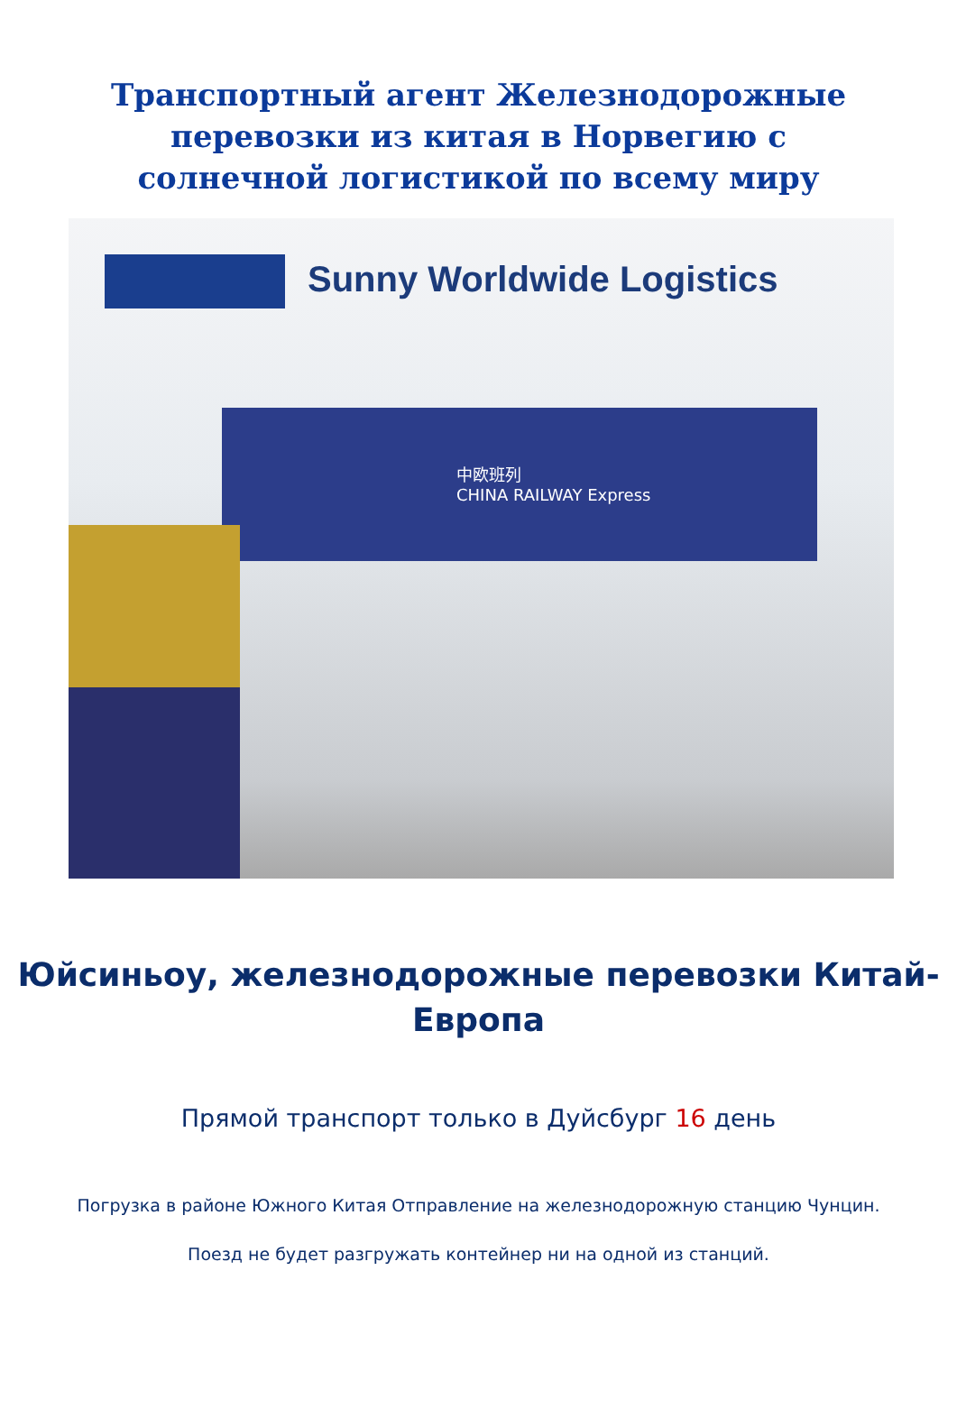Транспортный агент Железнодорожные перевозки из китая в Норвегию с солнечной логистикой по всему миру
Sunny Worldwide Logistics
中欧班列
CHINA RAILWAY Express
Юйсиньоу, железнодорожные перевозки Китай-Европа
Прямой транспорт только в Дуйсбург 16 день
Погрузка в районе Южного Китая Отправление на железнодорожную станцию Чунцин.
Поезд не будет разгружать контейнер ни на одной из станций.